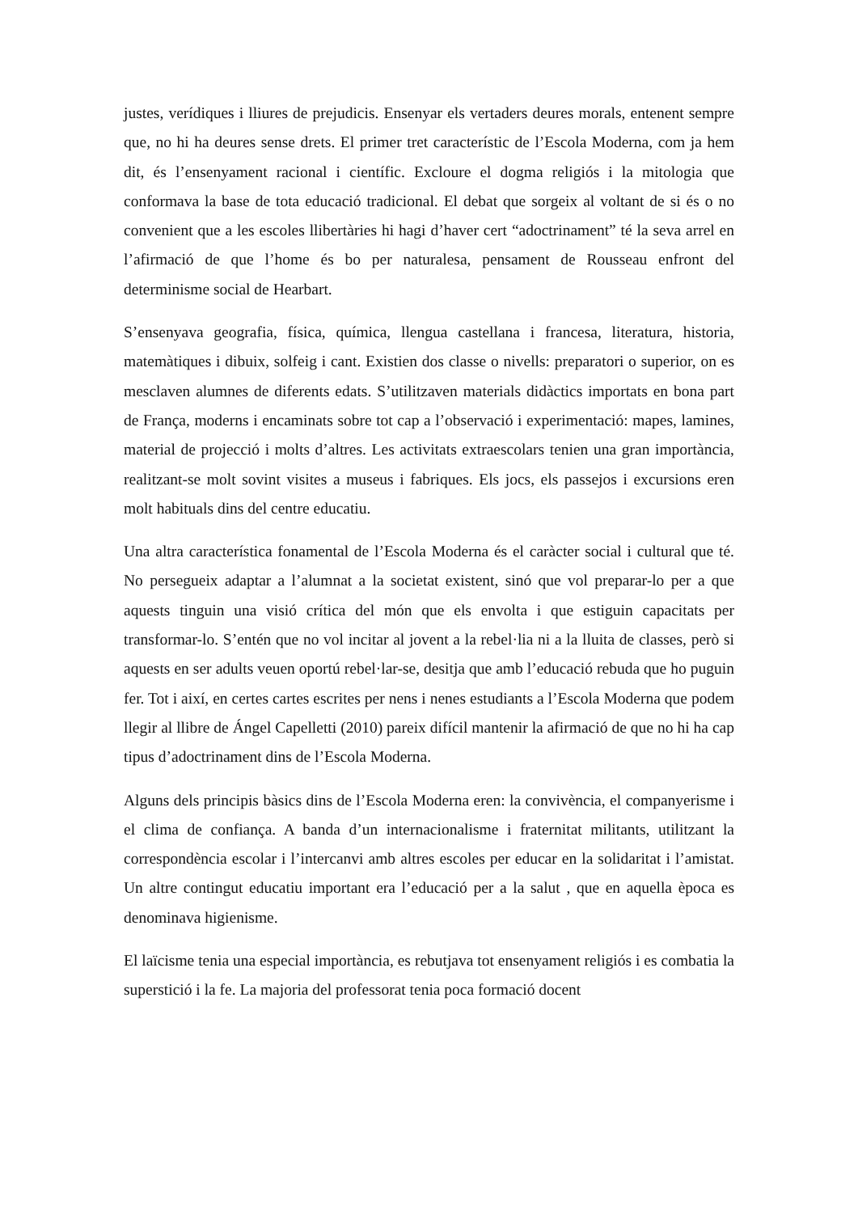justes, verídiques i lliures de prejudicis. Ensenyar els vertaders deures morals, entenent sempre que, no hi ha deures sense drets. El primer tret característic de l’Escola Moderna, com ja hem dit, és l’ensenyament racional i científic. Excloure el dogma religiós i la mitologia que conformava la base de tota educació tradicional. El debat que sorgeix al voltant de si és o no convenient que a les escoles llibertàries hi hagi d’haver cert “adoctrinament” té la seva arrel en l’afirmació de que l’home és bo per naturalesa, pensament de Rousseau enfront del determinisme social de Hearbart.
S’ensenyava geografia, física, química, llengua castellana i francesa, literatura, historia, matemàtiques i dibuix, solfeig i cant. Existien dos classe o nivells: preparatori o superior, on es mesclaven alumnes de diferents edats. S’utilitzaven materials didàctics importats en bona part de França, moderns i encaminats sobre tot cap a l’observació i experimentació: mapes, lamines, material de projecció i molts d’altres. Les activitats extraescolars tenien una gran importància, realitzant-se molt sovint visites a museus i fabriques. Els jocs, els passejos i excursions eren molt habituals dins del centre educatiu.
Una altra característica fonamental de l’Escola Moderna és el caràcter social i cultural que té. No persegueix adaptar a l’alumnat a la societat existent, sinó que vol preparar-lo per a que aquests tinguin una visió crítica del món que els envolta i que estiguin capacitats per transformar-lo. S’entén que no vol incitar al jovent a la rebel·lia ni a la lluita de classes, però si aquests en ser adults veuen oportú rebel·lar-se, desitja que amb l’educació rebuda que ho puguin fer. Tot i així, en certes cartes escrites per nens i nenes estudiants a l’Escola Moderna que podem llegir al llibre de Ángel Capelletti (2010) pareix difícil mantenir la afirmació de que no hi ha cap tipus d’adoctrinament dins de l’Escola Moderna.
Alguns dels principis bàsics dins de l’Escola Moderna eren: la convivència, el companyerisme i el clima de confiança. A banda d’un internacionalisme i fraternitat militants, utilitzant la correspondència escolar i l’intercanvi amb altres escoles per educar en la solidaritat i l’amistat. Un altre contingut educatiu important era l’educació per a la salut , que en aquella època es denominava higienisme.
El laïcisme tenia una especial importància, es rebutjava tot ensenyament religiós i es combatia la superstició i la fe. La majoria del professorat tenia poca formació docent